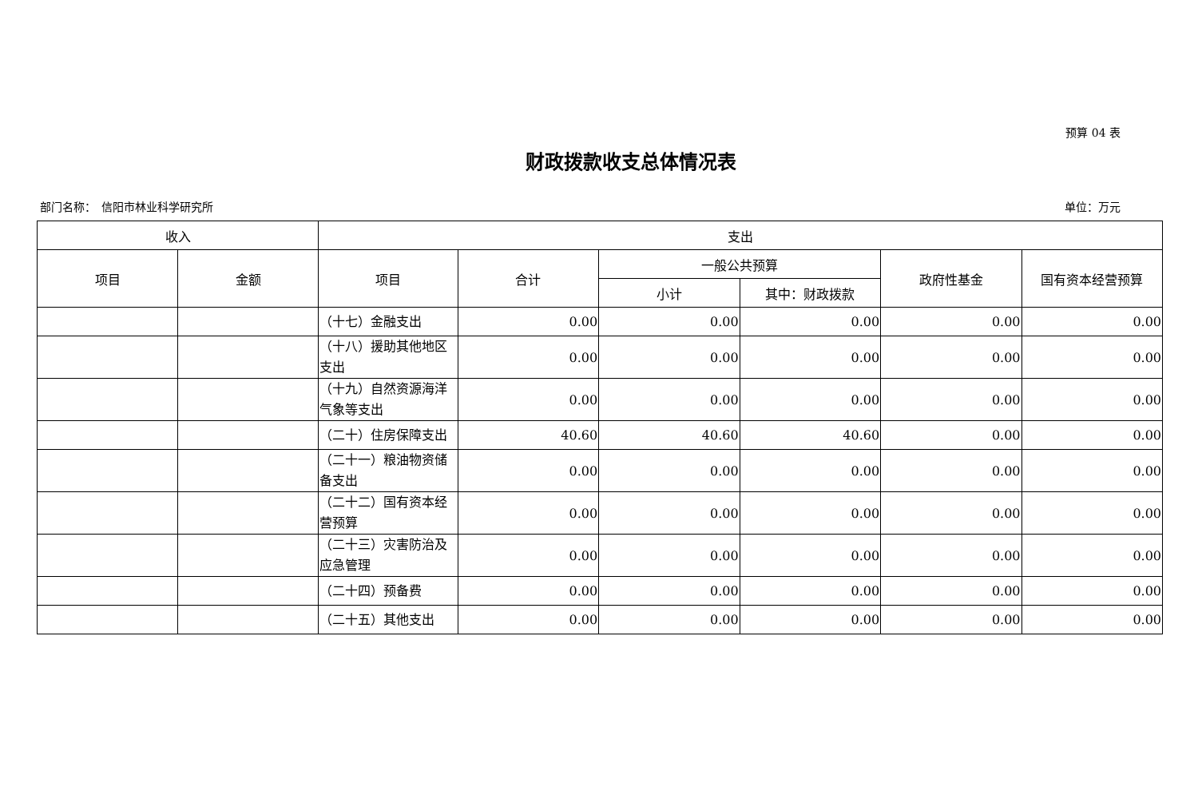预算 04 表
财政拨款收支总体情况表
部门名称：　信阳市林业科学研究所 单位：万元
| 收入 | | 支出 | | | | | |
| --- | --- | --- | --- | --- | --- | --- | --- |
| 项目 | 金额 | 项目 | 合计 | 一般公共预算 | | 政府性基金 | 国有资本经营预算 |
| | | | | 小计 | 其中：财政拨款 | | |
| | | （十七）金融支出 | 0.00 | 0.00 | 0.00 | 0.00 | 0.00 |
| | | （十八）援助其他地区支出 | 0.00 | 0.00 | 0.00 | 0.00 | 0.00 |
| | | （十九）自然资源海洋气象等支出 | 0.00 | 0.00 | 0.00 | 0.00 | 0.00 |
| | | （二十）住房保障支出 | 40.60 | 40.60 | 40.60 | 0.00 | 0.00 |
| | | （二十一）粮油物资储备支出 | 0.00 | 0.00 | 0.00 | 0.00 | 0.00 |
| | | （二十二）国有资本经营预算 | 0.00 | 0.00 | 0.00 | 0.00 | 0.00 |
| | | （二十三）灾害防治及应急管理 | 0.00 | 0.00 | 0.00 | 0.00 | 0.00 |
| | | （二十四）预备费 | 0.00 | 0.00 | 0.00 | 0.00 | 0.00 |
| | | （二十五）其他支出 | 0.00 | 0.00 | 0.00 | 0.00 | 0.00 |